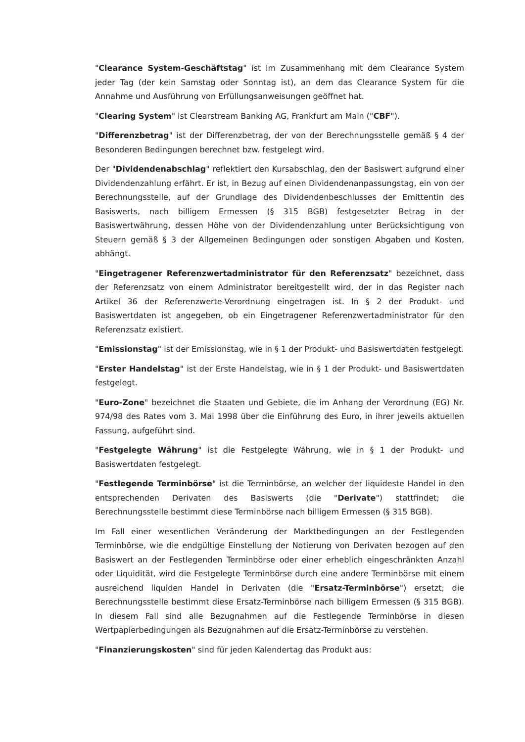"Clearance System-Geschäftstag" ist im Zusammenhang mit dem Clearance System jeder Tag (der kein Samstag oder Sonntag ist), an dem das Clearance System für die Annahme und Ausführung von Erfüllungsanweisungen geöffnet hat.
"Clearing System" ist Clearstream Banking AG, Frankfurt am Main ("CBF").
"Differenzbetrag" ist der Differenzbetrag, der von der Berechnungsstelle gemäß § 4 der Besonderen Bedingungen berechnet bzw. festgelegt wird.
Der "Dividendenabschlag" reflektiert den Kursabschlag, den der Basiswert aufgrund einer Dividendenzahlung erfährt. Er ist, in Bezug auf einen Dividendenanpassungstag, ein von der Berechnungsstelle, auf der Grundlage des Dividendenbeschlusses der Emittentin des Basiswerts, nach billigem Ermessen (§ 315 BGB) festgesetzter Betrag in der Basiswertwährung, dessen Höhe von der Dividendenzahlung unter Berücksichtigung von Steuern gemäß § 3 der Allgemeinen Bedingungen oder sonstigen Abgaben und Kosten, abhängt.
"Eingetragener Referenzwertadministrator für den Referenzsatz" bezeichnet, dass der Referenzsatz von einem Administrator bereitgestellt wird, der in das Register nach Artikel 36 der Referenzwerte-Verordnung eingetragen ist. In § 2 der Produkt- und Basiswertdaten ist angegeben, ob ein Eingetragener Referenzwertadministrator für den Referenzsatz existiert.
"Emissionstag" ist der Emissionstag, wie in § 1 der Produkt- und Basiswertdaten festgelegt.
"Erster Handelstag" ist der Erste Handelstag, wie in § 1 der Produkt- und Basiswertdaten festgelegt.
"Euro-Zone" bezeichnet die Staaten und Gebiete, die im Anhang der Verordnung (EG) Nr. 974/98 des Rates vom 3. Mai 1998 über die Einführung des Euro, in ihrer jeweils aktuellen Fassung, aufgeführt sind.
"Festgelegte Währung" ist die Festgelegte Währung, wie in § 1 der Produkt- und Basiswertdaten festgelegt.
"Festlegende Terminbörse" ist die Terminbörse, an welcher der liquideste Handel in den entsprechenden Derivaten des Basiswerts (die "Derivate") stattfindet; die Berechnungsstelle bestimmt diese Terminbörse nach billigem Ermessen (§ 315 BGB).
Im Fall einer wesentlichen Veränderung der Marktbedingungen an der Festlegenden Terminbörse, wie die endgültige Einstellung der Notierung von Derivaten bezogen auf den Basiswert an der Festlegenden Terminbörse oder einer erheblich eingeschränkten Anzahl oder Liquidität, wird die Festgelegte Terminbörse durch eine andere Terminbörse mit einem ausreichend liquiden Handel in Derivaten (die "Ersatz-Terminbörse") ersetzt; die Berechnungsstelle bestimmt diese Ersatz-Terminbörse nach billigem Ermessen (§ 315 BGB). In diesem Fall sind alle Bezugnahmen auf die Festlegende Terminbörse in diesen Wertpapierbedingungen als Bezugnahmen auf die Ersatz-Terminbörse zu verstehen.
"Finanzierungskosten" sind für jeden Kalendertag das Produkt aus: